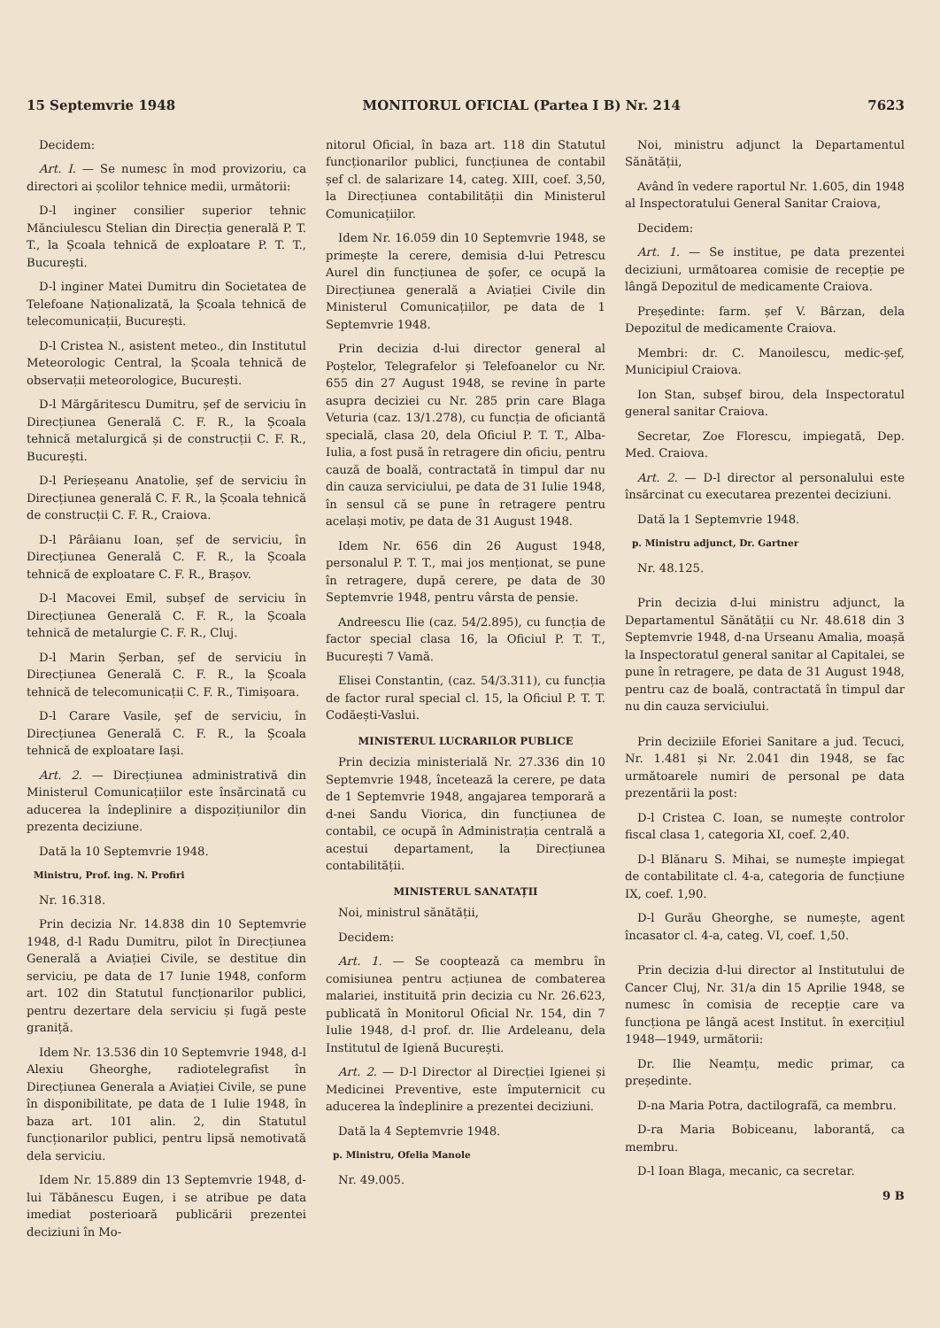15 Septemvrie 1948 MONITORUL OFICIAL (Partea I B) Nr. 214 7623
Decidem:
Art. I. — Se numesc în mod provizoriu, ca directori ai școlilor tehnice medii, următorii:
D-l inginer consilier superior tehnic Mănciulescu Stelian din Direcția generală P. T. T., la Școala tehnică de exploatare P. T. T., București.
D-l inginer Matei Dumitru din Societatea de Telefoane Naționalizată, la Școala tehnică de telecomunicații, București.
D-l Cristea N., asistent meteo., din Institutul Meteorologic Central, la Școala tehnică de observații meteorologice, București.
D-l Mărgăritescu Dumitru, șef de serviciu în Direcțiunea Generală C. F. R., la Școala tehnică metalurgică și de construcții C. F. R., București.
D-l Perieșeanu Anatolie, șef de serviciu în Direcțiunea generală C. F. R., la Școala tehnică de construcții C. F. R., Craiova.
D-l Pârâianu Ioan, șef de serviciu, în Direcțiunea Generală C. F. R., la Școala tehnică de exploatare C. F. R., Brașov.
D-l Macovei Emil, subșef de serviciu în Direcțiunea Generală C. F. R., la Școala tehnică de metalurgie C. F. R., Cluj.
D-l Marin Șerban, șef de serviciu în Direcțiunea Generală C. F. R., la Școala tehnică de telecomunicații C. F. R., Timișoara.
D-l Carare Vasile, șef de serviciu, în Direcțiunea Generală C. F. R., la Școala tehnică de exploatare Iași.
Art. 2. — Direcțiunea administrativă din Ministerul Comunicațiilor este însărcinată cu aducerea la îndeplinire a dispozițiunilor din prezenta decizi­une.
Dată la 10 Septemvrie 1948.
Ministru, Prof. ing. N. Profiri
Nr. 16.318.
Prin decizia Nr. 14.838 din 10 Septemvrie 1948, d-l Radu Dumitru, pilot în Direcțiunea Generală a Aviației Civile, se destitue din serviciu, pe data de 17 Iunie 1948, conform art. 102 din Statutul funcționarilor publici, pentru dezertare dela serviciu și fugă peste graniță.
Idem Nr. 13.536 din 10 Septemvrie 1948, d-l Alexiu Gheorghe, radiotelegrafist în Direcțiunea Generala a Aviației Civile, se pune în disponibilitate, pe data de 1 Iulie 1948, în baza art. 101 alin. 2, din Statutul funcționarilor publici, pentru lipsă nemotivată dela serviciu.
Idem Nr. 15.889 din 13 Septemvrie 1948, d-lui Tăbănescu Eugen, i se atribue pe data imediat posterioară publicării prezentei deciziuni în Mo-
nitorul Oficial, în baza art. 118 din Statutul funcționarilor publici, funcțiunea de contabil șef cl. de salarizare 14, categ. XIII, coef. 3,50, la Direcțiunea contabilității din Ministerul Comunicațiilor.
Idem Nr. 16.059 din 10 Septemvrie 1948, se primește la cerere, demisia d-lui Petrescu Aurel din funcțiunea de șofer, ce ocupă la Direcțiunea generală a Aviației Civile din Ministerul Comunicațiilor, pe data de 1 Septemvrie 1948.
Prin decizia d-lui director general al Poștelor, Telegrafelor și Telefoanelor cu Nr. 655 din 27 August 1948, se revine în parte asupra deciziei cu Nr. 285 prin care Blaga Veturia (caz. 13/1.278), cu funcția de oficiantă specială, clasa 20, dela Oficiul P. T. T., Alba-Iulia, a fost pusă în retragere din oficiu, pentru cauză de boală, contractată în timpul dar nu din cauza serviciului, pe data de 31 Iulie 1948, în sensul că se pune în retragere pentru același motiv, pe data de 31 August 1948.
Idem Nr. 656 din 26 August 1948, personalul P. T. T., mai jos menționat, se pune în retragere, după cerere, pe data de 30 Septemvrie 1948, pentru vârsta de pensie.
Andreescu Ilie (caz. 54/2.895), cu funcția de factor special clasa 16, la Oficiul P. T. T., București 7 Vamă.
Elisei Constantin, (caz. 54/3.311), cu funcția de factor rural special cl. 15, la Oficiul P. T. T. Codăești-Vaslui.
MINISTERUL LUCRARILOR PUBLICE
Prin decizia ministerială Nr. 27.336 din 10 Septemvrie 1948, încetează la cerere, pe data de 1 Septemvrie 1948, angajarea temporară a d-nei Sandu Viorica, din funcțiunea de contabil, ce ocupă în Administrația centrală a acestui departament, la Direcțiunea contabilității.
MINISTERUL SANATAȚII
Noi, ministrul sănătății,
Decidem:
Art. 1. — Se coopteazǎ ca membru în comisiunea pentru acțiunea de combaterea malariei, instituită prin decizia cu Nr. 26.623, publicată în Monitorul Oficial Nr. 154, din 7 Iulie 1948, d-l prof. dr. Ilie Ardeleanu, dela Institutul de Igienă București.
Art. 2. — D-l Director al Direcției Igienei și Medicinei Preventive, este împuternicit cu aducerea la îndeplinire a prezentei deciziuni.
Dată la 4 Septemvrie 1948.
p. Ministru, Ofelia Manole
Nr. 49.005.
Noi, ministru adjunct la Departamentul Sănătății,
Având în vedere raportul Nr. 1.605, din 1948 al Inspectoratului General Sanitar Craiova,
Decidem:
Art. 1. — Se institue, pe data prezentei deciziuni, următoarea comisie de recepție pe lângă Depozitul de medicamente Craiova.
Președinte: farm. șef V. Bârzan, dela Depozitul de medicamente Craiova.
Membri: dr. C. Manoilescu, medic-șef, Municipiul Craiova.
Ion Stan, subșef birou, dela Inspectoratul general sanitar Craiova.
Secretar, Zoe Florescu, impiegată, Dep. Med. Craiova.
Art. 2. — D-l director al personalului este însărcinat cu executarea prezentei deciziuni.
Dată la 1 Septemvrie 1948.
p. Ministru adjunct, Dr. Gartner
Nr. 48.125.
Prin decizia d-lui ministru adjunct, la Departamentul Sănătății cu Nr. 48.618 din 3 Septemvrie 1948, d-na Urseanu Amalia, moașă la Inspectoratul general sanitar al Capitalei, se pune în retragere, pe data de 31 August 1948, pentru caz de boală, contractată în timpul dar nu din cauza serviciului.
Prin deciziile Eforiei Sanitare a jud. Tecuci, Nr. 1.481 și Nr. 2.041 din 1948, se fac următoarele numiri de personal pe data prezentării la post:
D-l Cristea C. Ioan, se numește controlor fiscal clasa 1, categoria XI, coef. 2,40.
D-l Blănaru S. Mihai, se numește impiegat de contabilitate cl. 4-a, categoria de funcțiune IX, coef. 1,90.
D-l Gurău Gheorghe, se numește, agent încasator cl. 4-a, categ. VI, coef. 1,50.
Prin decizia d-lui director al Institutului de Cancer Cluj, Nr. 31/a din 15 Aprilie 1948, se numesc în comisia de recepție care va funcționa pe lângă acest Institut. în exercițiul 1948—1949, următorii:
Dr. Ilie Neamțu, medic primar, ca președinte.
D-na Maria Potra, dactilografă, ca membru.
D-ra Maria Bobiceanu, laborantă, ca membru.
D-l Ioan Blaga, mecanic, ca secretar.
9 B